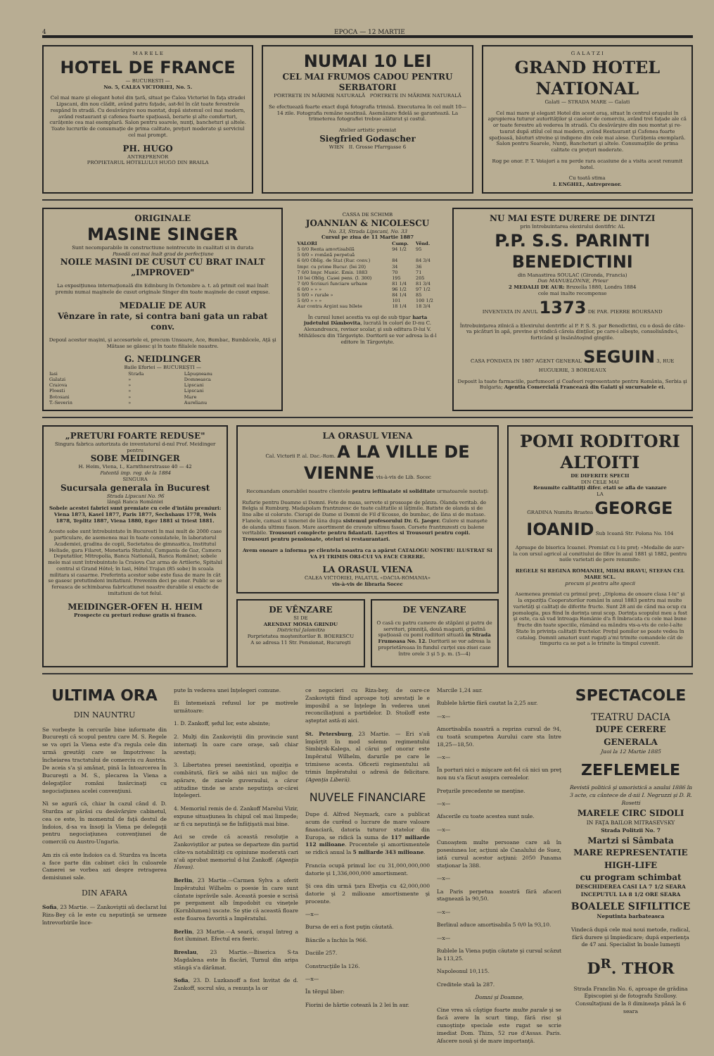4 EPOCA — 12 MARTIE
M A R E L E
HOTEL DE FRANCE
— BUCURESTI —
No. 5, CALEA VICTORIEI, No. 5.
Cel mai mare şi elegant hotel din ţară, situat pe Calea Victoriei în faţa stradei Lipscani, din nou clădit, având patru faţade, ast-fel în cât toate ferestrele respând în stradă. Cu desăvârşire nou montat, după sistemul cel mai modern, având restaurant şi cafenea foarte spaţioasă, berarie şi alte comforturi, curăţenie cea mai esemplară. Salon pentru soarele, nunţi, bancheturi şi altele. Toate lucrurile de consumaţie de prima calitate, preţuri moderate şi serviciul cel mai prompt.
PH. HUGO
ANTREPRENOR
PROPIETARUL HOTELULUI HUGO DIN BRAILA
NUMAI 10 LEI
CEL MAI FRUMOS CADOU PENTRU SERBATORI
PORTRETE IN MĂRIME NATURALĂ PORTRETE IN MĂRIME NATURALĂ
Se efectuează foarte exact după fotografia trimisă. Executarea în cel mult 10—14 zile. Fotografia remâne neatinsă. Asemănare fidelă se garantează. La trimeterea fotografiei trebue alăturat şi costul.
Atelier artistic premiat
Siegfried Godascher
WIEN II. Grosse Pfarrgasse 6
G A L A T Z I
GRAND HOTEL NATIONAL
Galati — STRADA MARE — Galati
Cel mai mare şi elegant Hotel din acest oraş, situat în centrul oraşului în apropierea tuturor autorităţilor şi caselor de comerciu, având trei faţade ale că or toate ferestre aŭ vederea în stradă. Cu desăvârşire din nou montat şi re-taurat după stilul cel mai modern, având Restaurant şi Cafenea foarte spaţioasă, băuturi streine şi indigene din cele mai alese. Curăţenia exemplară. Salon pentru Soarele, Nunţi, Bancheturi şi altele. Consumaţiile de prima calitate cu preţuri moderate.
Rog pe onor. P. T. Voiajori a nu perde rara ocasiune de a visita acest renumit hotel.
Cu toată stima
I. ENGHEL, Antreprenor.
ORIGINALE
MASINE SINGER
Sunt necomparabile in constructiune neintrecute in cualitati si in durata
Posedă cei mai înalt grad de perfecţiune
NOILE MASINI DE CUSUT CU BRAT INALT „IMPROVED"
La exposiţiunea internaţională din Edinburg în Octombre a. t. aŭ primit cel mai înalt premiu numai maşinele de cusut originale Singer din toate maşinele de cusut expuse.
MEDALIE DE AUR
Vênzare în rate, si contra bani gata un rabat conv.
Depoul acestor maşini, şi accesoriele ei, precum Unsoare, Ace, Bumbac, Bumbăcele, Aţă şi Mătase se găsesc şi în toate filialele noastre.
G. NEIDLINGER
Baile Eforiei — BUCUREŞTI —
| Iasi | Strada | Lăpuşneanu |
| Galatzi | » | Domneasca |
| Craiova | » | Lipscani |
| Ploesti | » | Lipscani |
| Botosani | » | Mare |
| T.-Severin | » | Aurelianu |
CASSA DE SCHIMB
JOANNIAN & NICOLESCU
No. 33, Strada Lipscani, No. 33
Cursul pe ziua de 11 Martie 1887
| VALORI | Cump. | Vênd. |
| --- | --- | --- |
| 5 0/0 Renta amortisabilă | 94 1/2 | 95 |
| 5 0/0 » română perpetuă | | |
| 6 0/0 Oblig. de Stat (Rur. conv.) | 84 | 84 3/4 |
| Impr. cu prime Bucur. (lei 20) | 34 | 36 |
| 7 0/0 Impr. Munic. Emis. 1883 | 70 | 71 |
| 10 lei Oblig. Casei pens. (l. 300) | 195 | 205 |
| 7 0/0 Scrisuri funciare urbane | 81 1/4 | 81 3/4 |
| 6 0/0 » » » | 96 1/2 | 97 1/2 |
| 5 0/0 » rurale » | 84 1/4 | 85 |
| 5 0/0 » » » | 101 | 100 1/2 |
| Aur contra Argint sau bilete | 18 1/4 | 18 3/4 |
În cursul lunei acestia va eşi de sub tipar harta judetului Dâmbovita, lucrată în colori de D-nu C. Alexandrescu, revisor scolar, şi sub editura D-lui V. Mihăilescu din Târgovişte. Doritorii se vor adresa la d-l editore în Târgovişte.
NU MAI ESTE DURERE DE DINTZI
prin întrebuintarea elexirului dentifric AL
P.P. S.S. PARINTI BENEDICTINI
din Manastirea SOULAC (Gironda, Francia)
Don MANUELONNE, Prieur
2 MEDALII DE AUR: Bruxella 1880, Londra 1884
cele mai inalte recompense
INVENTATA IN ANUL 1373 DE PAR. PIERRE BOURSAND
Întrebuinţarea zilnică a Elexirului dentrific al P. P. S. S. par Benedictini, cu o dosă de câte-va picături în apă, previne şi vindică căreia dinţilor, pe care-i albeşte, consolisându-i, forticând şi însănătoşind gingiile.
CASA FONDATA IN 1807 AGENT GENERAL SEGUIN 3, RUE HUGUERIE, 3 BORDEAUX
Deposit la toate farmaciile, parfumeori şi Coafeori representante pentru România, Serbia şi Bulgaria; Agentia Comercială Francează din Galati şi sucursalele ei.
„PRETURI FOARTE REDUSE"
Singura fabrica autorizata de inventatorul d-nul Prof. Meidinger pentru
SOBE MEIDINGER
H. Heim, Viena, I., Karnthnerstrasse 40 — 42
Patentă imp. reg. de la 1884
SINGURA
Sucursala generala în Bucurest
Strada Lipscani No. 96
lângă Banca României
Sobele acestei fabrici sunt premiate cu cele d'intâiu premiuri: Viena 1873, Kasel 1877, Paris 1877, Sechshaus 1778, Wels 1878, Teplitz 1887, Viena 1880, Eger 1881 si Triest 1881.
Aceste sobe sunt întrebuintate în Bucuresti în mai mult de 2000 case particulare, de asemenea mai în toate consulatele, în laboratorul Academiei, gradina de copii, Societatea de gimnastica, Institutul Heliade, gara Filaret, Monetaria Statului, Compania de Gaz, Camera Deputatilor, Mitropolia, Banca Natională, Banca Romănei; sobele mele mai sunt întrebuintate la Craiova Caz arma de Artilerie, Spitalul central si Grand Hôtel; în Iasi, Hôtel Trajan (85 sobe) în scoala militara si casarme. Preferinta acestor sobe este fasa de mare în cât se gasesc pretutindeni imitatiuni. Prevenim deci pe onor. Public se se fereasca de schimbarea fabricatiunei noastre durabile si exacte de imitatiuni de tot felul.
MEIDINGER-OFEN H. HEIM
Prospecte cu preturi reduse gratis si franco.
LA ORASUL VIENA
Cal. Victorii P. al. Dac.-Rom. A LA VILLE DE VIENNE vis-à-vis de Lib. Socec
Recomandam onorabilei noastre clientele pentru ieftinatate si soliditate urmatoarele noutaţi:
Rufarie pentru Doamne si Domni. Fete de masa, servete si prosoape de pânza. Olanda veritab. de Belgia si Rumburg. Madapolam frantzuzesc de toate calitatile si lăţimile. Batiste de olanda si de lino albe si colorate. Ciorapi de Dame si Domni de Fil d'Ecosse, de bumbac, de lâna si de matase. Flanele, camasi si ismenei de lâna dupa sistemul profesorului Dr. G. Jaeger. Gulere si manşete de olanda ultimu fason. Mare asortiment de cravate ultimu fason. Corsete frantzuzesti cu balene veritabile. Trousouri complecte pentru fidantati. Layettes si Trousouri pentru copii. Trousouri pentru pensionate, oteluri si restaurantari.
Avem onoare a informa pe clientela noastra ca a apărut CATALOGU NOSTRU ILUSTRAT SI VA FI TRIMIS ORI-CUI VA FACE CERERE.
LA ORASUL VIENA
CALEA VICTORIEI, PALATUL «DACIA-ROMANIA»
vis-à-vis de libraria Socec
DE VÊNZARE
SI DE
ARENDAT MOSIA GRINDU
Districtul Jalomitza
Porprietatea moştenitorilor B. BOERESCU
A se adresa 11 Str. Pensionat, Bucureşti
DE VENZARE
O casă cu patru camere de stăpâni şi patru de servitori, pimniţă, două magazii, grădină spaţioasă cu pomi rodiitori situată în Strada Frumoasa No. 12. Doritorii se vor adresa la proprietăreasa în fundul curţei sus-zisei case între orele 3 şi 5 p. m. (5—4)
POMI RODITORI ALTOITI
DE DIFERITE SPECII
DIN CELE MAI
Renumite calitatiţi difer. etati se afla de vanzare
LA
GRADINA Numita Brastea GEORGE IOANID Sub Icoană Str. Polona No. 104
Aproape de biserica Icoanei. Premiat cu I-iu preţ: «Medalie de aur» la con ursul agricol al comitiului de Ilfov în anul 1881 şi 1882, pentru noile varietati de pere renumite:
REGELE SI REGINA ROMANIEI, MIHAI BRAVU, STEFAN CEL MARE SCL.
precum şi pentru alte specii
Asemenea premiat cu primul preţ: „Diploma de onoare clasa I-iu" şi la expoziţia Cooperatorilor români în anul 1883 pentru mai multe varietăţi şi calitaţi de diferite fructe. Sunt 28 ani de când ma ocup cu pomologia, pus fiind în dorinţa unui scop. Dorinţa scopului meu a fost şi este, ca să vad întreaga Românie d'a fi îmbracata cu cele mai bune fructe din toate speciile, rămând ea mândra vis-a-vis de cele-l-alte State în privinţa calitaţii fructelor. Preţul pomilor se poate vedea în catalog. Domnii amatori sunt rugaţi a'mi trimite comandele cât de timpuriu ca se pot a le trimite la timpul cuvenit.
ULTIMA ORA
DIN NAUNTRU
Se vorbeşte în cercurile bine informate din Bucureşti că scopul pentru care M. S. Regele se va opri la Viena este d'a regula cele din urmă greutăţi care se împotrivesc la încheiarea tractatului de comerciu cu Austria. De aceia s'a şi amânat, pină la întoarcerea în Bucureşti a M. S., plecarea la Viena a delegaţilor români însărcinaţi cu negociaţiunea acelei convenţiuni.
Ni se agură că, chiar în cazul când d. D. Sturdza ar părăsi cu desăvârşire cabinetul, cea ce este, în momentul de faţă destul de îndoios, d-sa va însoţi la Viena pe delegaţii pentru negociaţiunea convenţiunei de comerciŭ cu Austro-Ungaria.
Am zis că este îndoios ca d. Sturdza va înceta a face parte din cabinet căci în culoarele Camerei se vorbea azi despre retragerea demisiunei sale.
DIN AFARA
Sofia, 23 Martie. — Zankoviştii aŭ declarat lui Riza-Bey că le este cu neputinţă se urmeze întrevorbirile înce-
pute în vederea unei înţelegeri comune.
Ei întemeiază refusul lor pe motivele următoare:
1. D. Zankoff, şeful lor, este absinte;
2. Mulţi din Zankoviştii din provincie sunt internaţi în oare care oraşe, saŭ chiar arestaţi;
3. Libertatea presei neexistând, opoziţia e combătută, fără se aibă nici un mijloc de apărare, de ziarele guvernului, a căror atitudine tinde se arate neputinţa or-cărei înţelegeri.
4. Memoriul remis de d. Zankoff Marelui Vizir, expune situaţiunea în chipul cel mai limpede; ar fi cu neputinţă se fie înfăţişată mai bine.
Aci se crede că această resoluţie a Zankoviştilor ar putea se departeze din partid câte-va notabilităţi cu opiniune moderată cari n'aŭ aprobat memoriul d-lui Zankoff. (Agenţia Havas).
Berlin, 23 Martie.—Carmen Sylva a oferit Impĕratului Wilhelm o poesie în care sunt cântate isprăvile sale. Această poesie e scrisă pe pergament alb împodobit cu vineţele (Kornblumen) uscate. Se ştie că această floare este floarea favorită a Impĕratului.
Berlin, 23 Martie.—A seară, oraşul întreg a fost iluminat. Efectul era feeric.
Breslau, 23 Martie.—Biserica S-ta Magdalena este în flacări, Turnul din aripa stângă s'a dărâmat.
Sofia, 23. D. Luzkanoff a fost învitat de d. Zankoff, socrul său, a renunţa la or
ce negocieri cu Riza-bey, de oare-ce Zankoviştii fiind aproape toţi arestaţi le e imposibil a se înţelege în vederea unei reconciliaţiuni a partidelor. D. Stoiloff este aşteptat astă-zi aici.
St. Petersburg, 23 Martie. — Eri s'aŭ împărţit în mod solemn regimentului Simbirsk-Kalega, al cărui şef onorar este Impĕratul Wilhelm, darurile pe care le trimisese acesta. Oficerii regimentului aŭ trimis Impĕratului o adresă de felicitare. (Agenţia Liberă).
NUVELE FINANCIARE
Dupe d. Alfred Neymark, care a publicat acum de curênd o lucrare de mare valoare financiară, datoria tuturor statelor din Europa, se ridică la suma de 117 miliarde 112 milioane. Procentele şi amortismentele se ridică anual la 5 miliarde 343 milioane.
Francia ocupă primul loc cu 31,000,000,000 datorie şi 1,336,000,000 amortisment.
Şi cea din urmă ţara Elveţia cu 42,000,000 datorie şi 2 milioane amortismente şi procente.
—x—
Bursa de eri a fost puţin căutată.
Băncile a închis la 966.
Daciile 257.
Construcţiile la 126.
—x—
În tĕrgul liber:
Fiorini de hârtie cotează la 2 lei în aur.
Marcile 1,24 aur.
Rublele hârtie fără cautat la 2,25 aur.
—x—
Amortisabila noastră a reprins cursul de 94, cu toată scumpetea Aurului care sta între 18,25—18,50.
—x—
În porturi nici o mişcare ast-fel că nici un preţ nou nu s'a făcut asupra cerealelor.
Preţurile precedente se menţine.
—x—
Afacerile cu toate acestea sunt nule.
—x—
Cunoaştem multe persoane care aŭ în posesiunea lor, acţiuni ale Canalului de Suez, iată cursul acestor acţiuni: 2050 Panama staţionar la 388.
—x—
La Paris perpetua noastră fără afaceri stagnează la 90,50.
—x—
Berlinul aduce amortisabila 5 0/0 la 93,10.
—x—
Rublele la Viena puţin căutate şi cursul scăzut la 113,25.
Napoleonul 10,115.
Creditele staŭ la 287.
Domni şi Doamne,
Cine vrea să câştige foarte multe parale şi se facă avere în scurt timp, fără risc şi cunoştinţe speciale este rugat se scrie imediat Dom. Thiza, 52 rue d'Assas. Paris. Afacere nouă şi de mare importanţă.
SPECTACOLE
TEATRU DACIA
DUPE CERERE GENERALA
Juoi la 12 Martie 1885
ZEFLEMELE
Revistă politică şi umoristică a anului 1886 în 3 acte, cu cântece de d-nii I. Negruzzi şi D. R. Rosetti
MARELE CIRC SIDOLI
IN FAŢA BAILOR MITRASEVSKY
Strada Politzii No. 7
Martzi si Sâmbata
MARE REPRESENTATIE
HIGH-LIFE
cu program schimbat
DESCHIDEREA CASI LA 7 1/2 SEARA
INCEPUTUL LA 8 1/2 ORE SEARA
BOALELE SIFILITICE
Neputinta barbateasca
Vindecă după cele mai noui metode, radical, fără durere şi împiedicare; după experienţa de 47 ani. Specialist în boale lumeşti
D<sup>R</sup>. THOR
Strada Franclin No. 6, aproape de grădina Episcopiei şi de fotografu Szollosy. Consultaţiuni de la 8 dimineaţa până la 6 seara